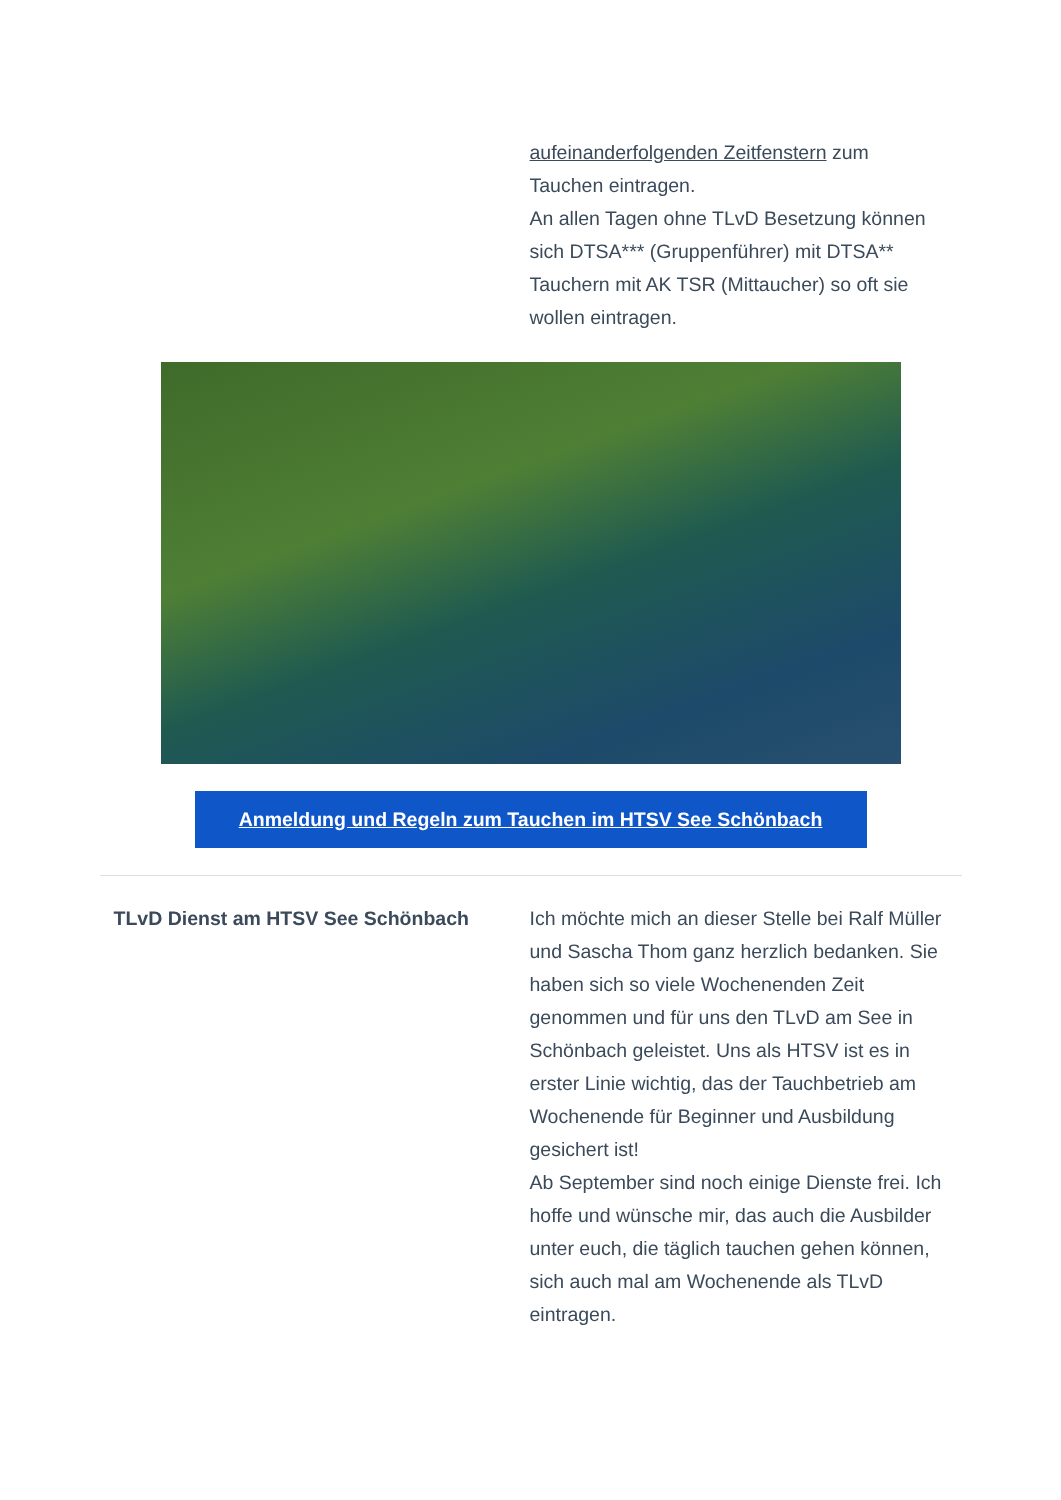aufeinanderfolgenden Zeitfenstern zum Tauchen eintragen.
An allen Tagen ohne TLvD Besetzung können sich DTSA*** (Gruppenführer) mit DTSA** Tauchern mit AK TSR (Mittaucher) so oft sie wollen eintragen.
Anmeldung und Regeln zum Tauchen im HTSV See Schönbach
TLvD Dienst am HTSV See Schönbach Ich möchte mich an dieser Stelle bei Ralf Müller und Sascha Thom ganz herzlich bedanken. Sie haben sich so viele Wochenenden Zeit genommen und für uns den TLvD am See in Schönbach geleistet. Uns als HTSV ist es in erster Linie wichtig, das der Tauchbetrieb am Wochenende für Beginner und Ausbildung gesichert ist!
Ab September sind noch einige Dienste frei. Ich hoffe und wünsche mir, das auch die Ausbilder unter euch, die täglich tauchen gehen können, sich auch mal am Wochenende als TLvD eintragen.